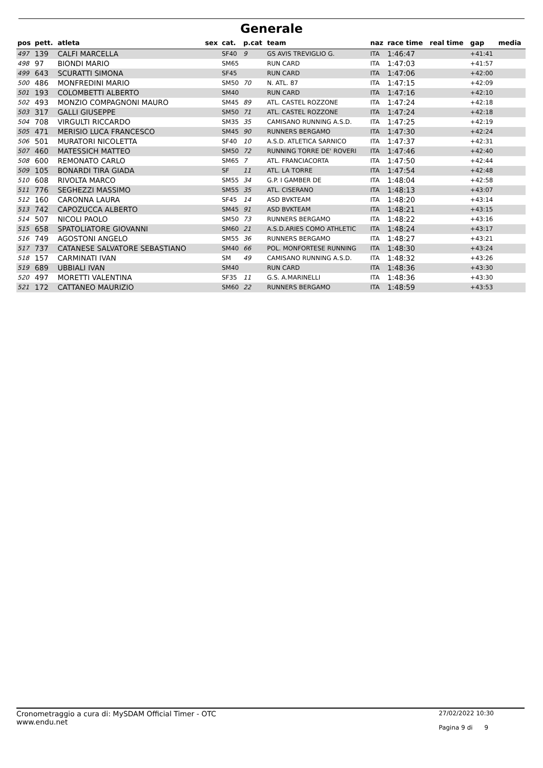Generale
| pos | pett. | atleta | sex | cat. | p.cat | team | naz | race time | real time | gap | media |
| --- | --- | --- | --- | --- | --- | --- | --- | --- | --- | --- | --- |
| 497 | 139 | CALFI MARCELLA | | SF40 | 9 | GS AVIS TREVIGLIO G. | ITA | 1:46:47 | | +41:41 | |
| 498 | 97 | BIONDI MARIO | | SM65 | | RUN CARD | ITA | 1:47:03 | | +41:57 | |
| 499 | 643 | SCURATTI SIMONA | | SF45 | | RUN CARD | ITA | 1:47:06 | | +42:00 | |
| 500 | 486 | MONFREDINI MARIO | | SM50 | 70 | N. ATL. 87 | ITA | 1:47:15 | | +42:09 | |
| 501 | 193 | COLOMBETTI ALBERTO | | SM40 | | RUN CARD | ITA | 1:47:16 | | +42:10 | |
| 502 | 493 | MONZIO COMPAGNONI MAURO | | SM45 | 89 | ATL. CASTEL ROZZONE | ITA | 1:47:24 | | +42:18 | |
| 503 | 317 | GALLI GIUSEPPE | | SM50 | 71 | ATL. CASTEL ROZZONE | ITA | 1:47:24 | | +42:18 | |
| 504 | 708 | VIRGULTI RICCARDO | | SM35 | 35 | CAMISANO RUNNING A.S.D. | ITA | 1:47:25 | | +42:19 | |
| 505 | 471 | MERISIO LUCA FRANCESCO | | SM45 | 90 | RUNNERS BERGAMO | ITA | 1:47:30 | | +42:24 | |
| 506 | 501 | MURATORI NICOLETTA | | SF40 | 10 | A.S.D. ATLETICA SARNICO | ITA | 1:47:37 | | +42:31 | |
| 507 | 460 | MATESSICH MATTEO | | SM50 | 72 | RUNNING TORRE DE' ROVERI | ITA | 1:47:46 | | +42:40 | |
| 508 | 600 | REMONATO CARLO | | SM65 | 7 | ATL. FRANCIACORTA | ITA | 1:47:50 | | +42:44 | |
| 509 | 105 | BONARDI TIRA GIADA | | SF | 11 | ATL. LA TORRE | ITA | 1:47:54 | | +42:48 | |
| 510 | 608 | RIVOLTA MARCO | | SM55 | 34 | G.P. I GAMBER DE | ITA | 1:48:04 | | +42:58 | |
| 511 | 776 | SEGHEZZI MASSIMO | | SM55 | 35 | ATL. CISERANO | ITA | 1:48:13 | | +43:07 | |
| 512 | 160 | CARONNA LAURA | | SF45 | 14 | ASD BVKTEAM | ITA | 1:48:20 | | +43:14 | |
| 513 | 742 | CAPOZUCCA ALBERTO | | SM45 | 91 | ASD BVKTEAM | ITA | 1:48:21 | | +43:15 | |
| 514 | 507 | NICOLI PAOLO | | SM50 | 73 | RUNNERS BERGAMO | ITA | 1:48:22 | | +43:16 | |
| 515 | 658 | SPATOLIATORE GIOVANNI | | SM60 | 21 | A.S.D.ARIES COMO ATHLETIC | ITA | 1:48:24 | | +43:17 | |
| 516 | 749 | AGOSTONI ANGELO | | SM55 | 36 | RUNNERS BERGAMO | ITA | 1:48:27 | | +43:21 | |
| 517 | 737 | CATANESE SALVATORE SEBASTIANO | | SM40 | 66 | POL. MONFORTESE RUNNING | ITA | 1:48:30 | | +43:24 | |
| 518 | 157 | CARMINATI IVAN | | SM | 49 | CAMISANO RUNNING A.S.D. | ITA | 1:48:32 | | +43:26 | |
| 519 | 689 | UBBIALI IVAN | | SM40 | | RUN CARD | ITA | 1:48:36 | | +43:30 | |
| 520 | 497 | MORETTI VALENTINA | | SF35 | 11 | G.S. A.MARINELLI | ITA | 1:48:36 | | +43:30 | |
| 521 | 172 | CATTANEO MAURIZIO | | SM60 | 22 | RUNNERS BERGAMO | ITA | 1:48:59 | | +43:53 | |
Cronometraggio a cura di: MySDAM Official Timer - OTC
www.endu.net
27/02/2022 10:30
Pagina 9 di 9